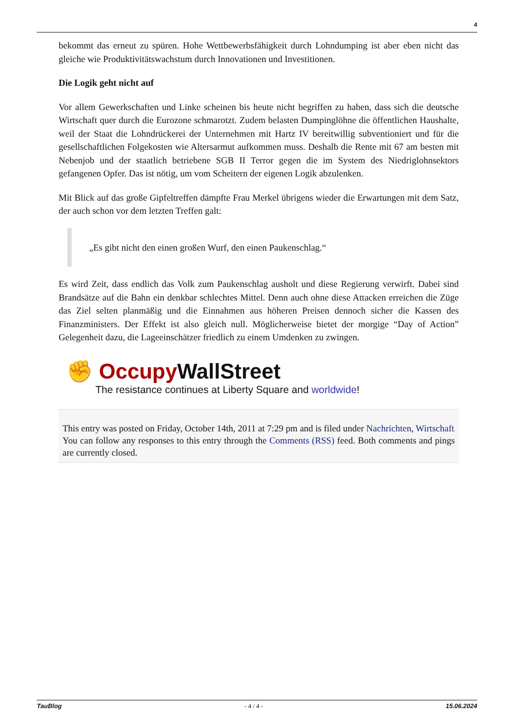4
bekommt das erneut zu spüren. Hohe Wettbewerbsfähigkeit durch Lohndumping ist aber eben nicht das gleiche wie Produktivitätswachstum durch Innovationen und Investitionen.
Die Logik geht nicht auf
Vor allem Gewerkschaften und Linke scheinen bis heute nicht begriffen zu haben, dass sich die deutsche Wirtschaft quer durch die Eurozone schmarotzt. Zudem belasten Dumpinglöhne die öffentlichen Haushalte, weil der Staat die Lohndrückerei der Unternehmen mit Hartz IV bereitwillig subventioniert und für die gesellschaftlichen Folgekosten wie Altersarmut aufkommen muss. Deshalb die Rente mit 67 am besten mit Nebenjob und der staatlich betriebene SGB II Terror gegen die im System des Niedriglohnsektors gefangenen Opfer. Das ist nötig, um vom Scheitern der eigenen Logik abzulenken.
Mit Blick auf das große Gipfeltreffen dämpfte Frau Merkel übrigens wieder die Erwartungen mit dem Satz, der auch schon vor dem letzten Treffen galt:
„Es gibt nicht den einen großen Wurf, den einen Paukenschlag.“
Es wird Zeit, dass endlich das Volk zum Paukenschlag ausholt und diese Regierung verwirft. Dabei sind Brandsätze auf die Bahn ein denkbar schlechtes Mittel. Denn auch ohne diese Attacken erreichen die Züge das Ziel selten planmäßig und die Einnahmen aus höheren Preisen dennoch sicher die Kassen des Finanzministers. Der Effekt ist also gleich null. Möglicherweise bietet der morgige “Day of Action” Gelegenheit dazu, die Lageeinschätzer friedlich zu einem Umdenken zu zwingen.
✊ Occupy WallStreet
The resistance continues at Liberty Square and worldwide!
This entry was posted on Friday, October 14th, 2011 at 7:29 pm and is filed under Nachrichten, Wirtschaft
You can follow any responses to this entry through the Comments (RSS) feed. Both comments and pings are currently closed.
TauBlog - 4 / 4 - 15.06.2024